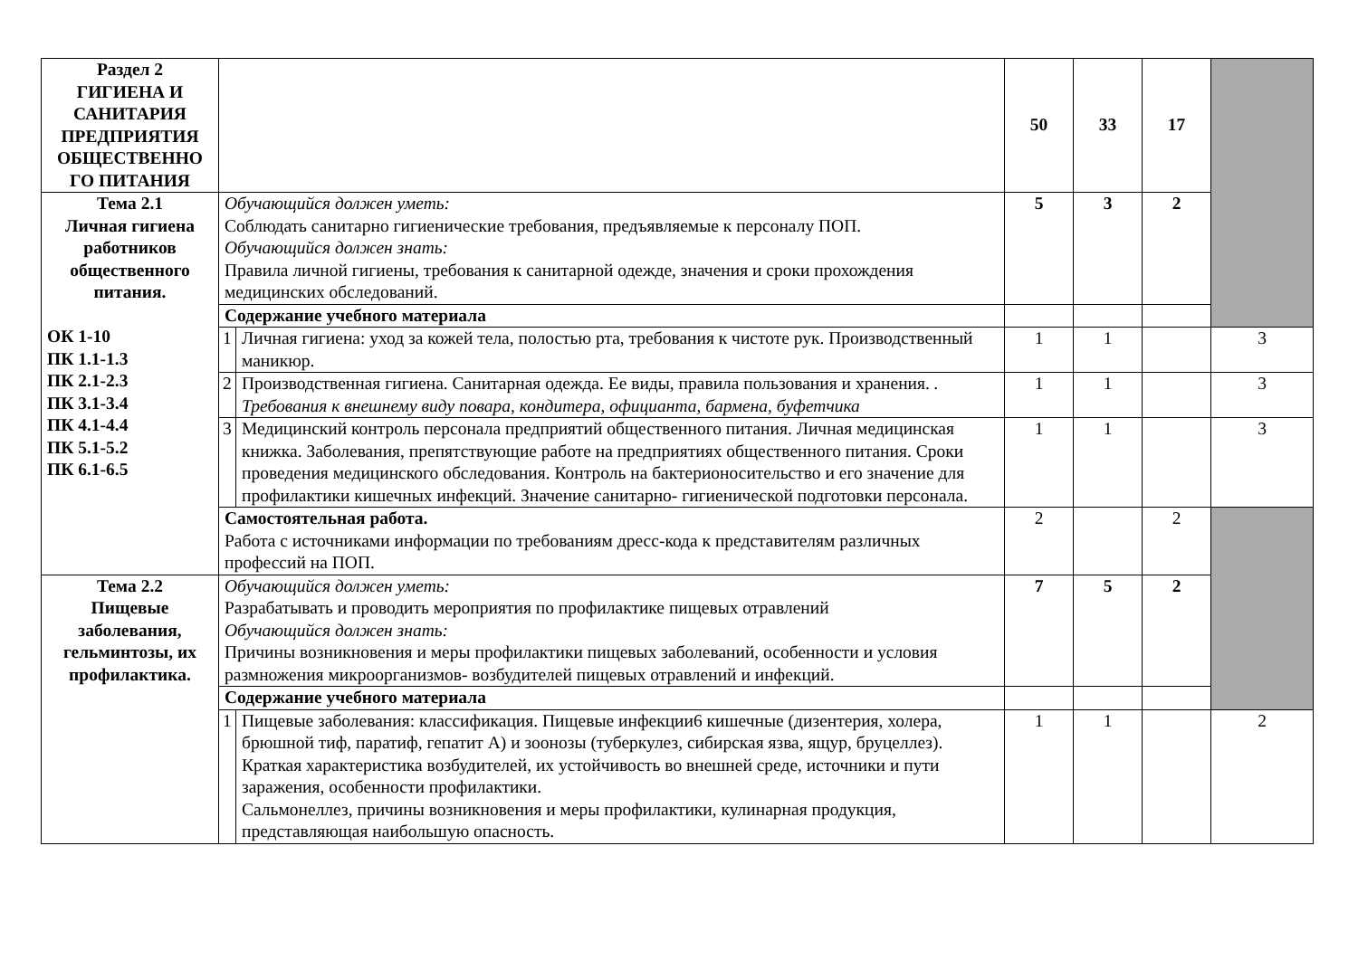| Раздел 2 ГИГИЕНА И САНИТАРИЯ ПРЕДПРИЯТИЯ ОБЩЕСТВЕННО ГО ПИТАНИЯ | | | 50 | 33 | 17 | |
| Тема 2.1 Личная гигиена работников общественного питания. ОК 1-10 ПК 1.1-1.3 ПК 2.1-2.3 ПК 3.1-3.4 ПК 4.1-4.4 ПК 5.1-5.2 ПК 6.1-6.5 | Обучающийся должен уметь: Соблюдать санитарно гигиенические требования, предъявляемые к персоналу ПОП. Обучающийся должен знать: Правила личной гигиены, требования к санитарной одежде, значения и сроки прохождения медицинских обследований. | | 5 | 3 | 2 | |
| | Содержание учебного материала | | | | | |
| | 1 | Личная гигиена: уход за кожей тела, полостью рта, требования к чистоте рук. Производственный маникюр. | 1 | 1 | | 3 |
| | 2 | Производственная гигиена. Санитарная одежда. Ее виды, правила пользования и хранения. . Требования к внешнему виду повара, кондитера, официанта, бармена, буфетчика | 1 | 1 | | 3 |
| | 3 | Медицинский контроль персонала предприятий общественного питания. Личная медицинская книжка. Заболевания, препятствующие работе на предприятиях общественного питания. Сроки проведения медицинского обследования. Контроль на бактерионосительство и его значение для профилактики кишечных инфекций. Значение санитарно- гигиенической подготовки персонала. | 1 | 1 | | 3 |
| | Самостоятельная работа. Работа с источниками информации по требованиям дресс-кода к представителям различных профессий на ПОП. | | 2 | | 2 | |
| Тема 2.2 Пищевые заболевания, гельминтозы, их профилактика. | Обучающийся должен уметь: Разрабатывать и проводить мероприятия по профилактике пищевых отравлений Обучающийся должен знать: Причины возникновения и меры профилактики пищевых заболеваний, особенности и условия размножения микроорганизмов- возбудителей пищевых отравлений и инфекций. | | 7 | 5 | 2 | |
| | Содержание учебного материала | | | | | |
| | 1 | Пищевые заболевания: классификация. Пищевые инфекции6 кишечные (дизентерия, холера, брюшной тиф, паратиф, гепатит А) и зоонозы (туберкулез, сибирская язва, ящур, бруцеллез). Краткая характеристика возбудителей, их устойчивость во внешней среде, источники и пути заражения, особенности профилактики. Сальмонеллез, причины возникновения и меры профилактики, кулинарная продукция, представляющая наибольшую опасность. | 1 | 1 | | 2 |